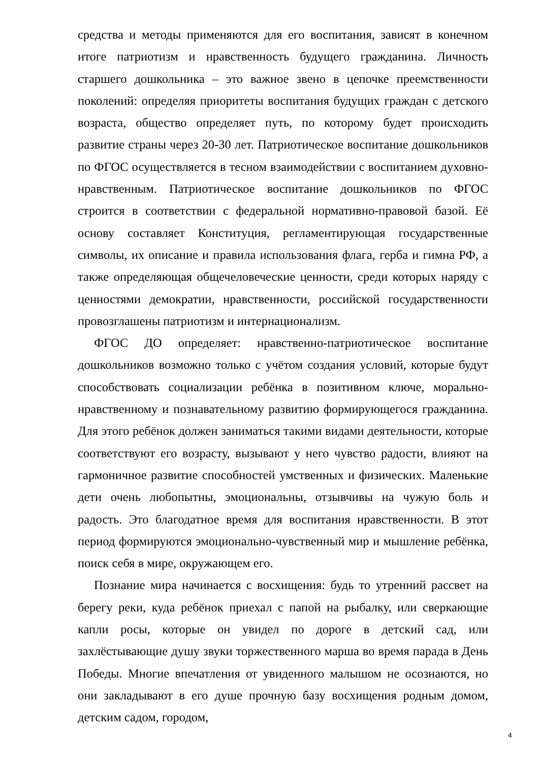средства и методы применяются для его воспитания, зависят в конечном итоге патриотизм и нравственность будущего гражданина. Личность старшего дошкольника – это важное звено в цепочке преемственности поколений: определяя приоритеты воспитания будущих граждан с детского возраста, общество определяет путь, по которому будет происходить развитие страны через 20-30 лет. Патриотическое воспитание дошкольников по ФГОС осуществляется в тесном взаимодействии с воспитанием духовно-нравственным. Патриотическое воспитание дошкольников по ФГОС строится в соответствии с федеральной нормативно-правовой базой. Её основу составляет Конституция, регламентирующая государственные символы, их описание и правила использования флага, герба и гимна РФ, а также определяющая общечеловеческие ценности, среди которых наряду с ценностями демократии, нравственности, российской государственности провозглашены патриотизм и интернационализм.
ФГОС ДО определяет: нравственно-патриотическое воспитание дошкольников возможно только с учётом создания условий, которые будут способствовать социализации ребёнка в позитивном ключе, морально-нравственному и познавательному развитию формирующегося гражданина. Для этого ребёнок должен заниматься такими видами деятельности, которые соответствуют его возрасту, вызывают у него чувство радости, влияют на гармоничное развитие способностей умственных и физических. Маленькие дети очень любопытны, эмоциональны, отзывчивы на чужую боль и радость. Это благодатное время для воспитания нравственности. В этот период формируются эмоционально-чувственный мир и мышление ребёнка, поиск себя в мире, окружающем его.
Познание мира начинается с восхищения: будь то утренний рассвет на берегу реки, куда ребёнок приехал с папой на рыбалку, или сверкающие капли росы, которые он увидел по дороге в детский сад, или захлёстывающие душу звуки торжественного марша во время парада в День Победы. Многие впечатления от увиденного малышом не осознаются, но они закладывают в его душе прочную базу восхищения родным домом, детским садом, городом,
4